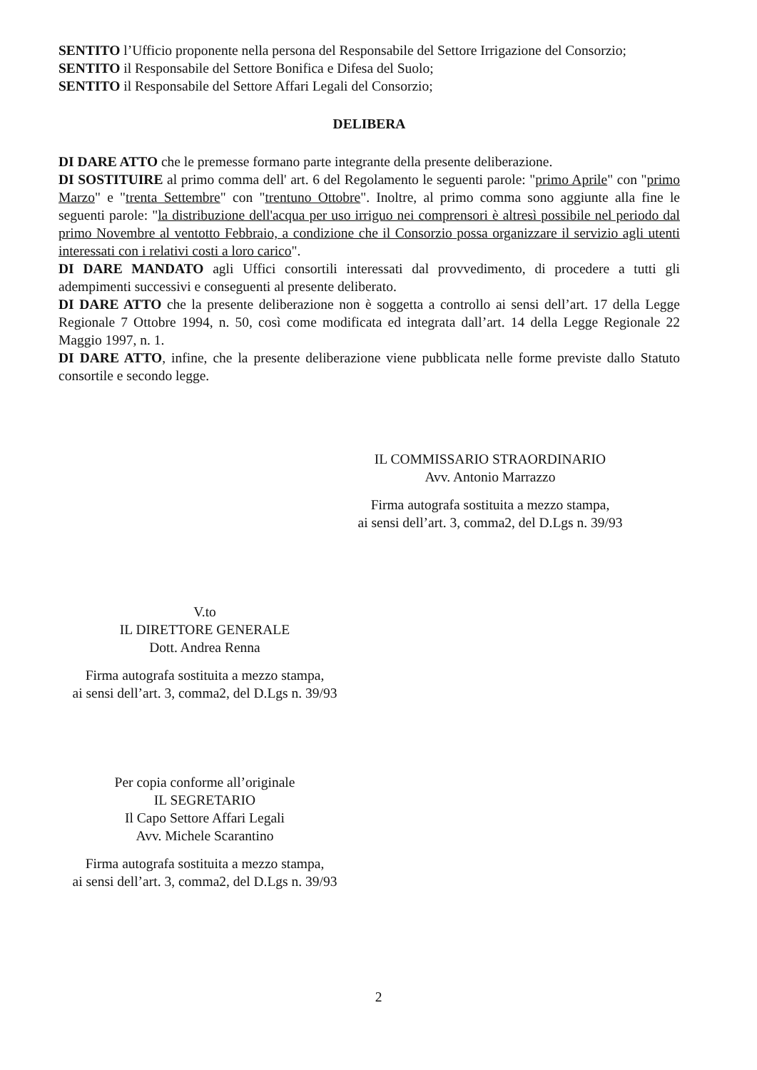SENTITO l’Ufficio proponente nella persona del Responsabile del Settore Irrigazione del Consorzio;
SENTITO il Responsabile del Settore Bonifica e Difesa del Suolo;
SENTITO il Responsabile del Settore Affari Legali del Consorzio;
DELIBERA
DI DARE ATTO che le premesse formano parte integrante della presente deliberazione.
DI SOSTITUIRE al primo comma dell' art. 6 del Regolamento le seguenti parole: "primo Aprile" con "primo Marzo" e "trenta Settembre" con "trentuno Ottobre". Inoltre, al primo comma sono aggiunte alla fine le seguenti parole: "la distribuzione dell'acqua per uso irriguo nei comprensori è altresì possibile nel periodo dal primo Novembre al ventotto Febbraio, a condizione che il Consorzio possa organizzare il servizio agli utenti interessati con i relativi costi a loro carico".
DI DARE MANDATO agli Uffici consortili interessati dal provvedimento, di procedere a tutti gli adempimenti successivi e conseguenti al presente deliberato.
DI DARE ATTO che la presente deliberazione non è soggetta a controllo ai sensi dell’art. 17 della Legge Regionale 7 Ottobre 1994, n. 50, così come modificata ed integrata dall’art. 14 della Legge Regionale 22 Maggio 1997, n. 1.
DI DARE ATTO, infine, che la presente deliberazione viene pubblicata nelle forme previste dallo Statuto consortile e secondo legge.
IL COMMISSARIO STRAORDINARIO
Avv. Antonio Marrazzo
Firma autografa sostituita a mezzo stampa,
ai sensi dell’art. 3, comma2, del D.Lgs n. 39/93
V.to
IL DIRETTORE GENERALE
Dott. Andrea Renna
Firma autografa sostituita a mezzo stampa,
ai sensi dell’art. 3, comma2, del D.Lgs n. 39/93
Per copia conforme all’originale
IL SEGRETARIO
Il Capo Settore Affari Legali
Avv. Michele Scarantino
Firma autografa sostituita a mezzo stampa,
ai sensi dell’art. 3, comma2, del D.Lgs n. 39/93
2